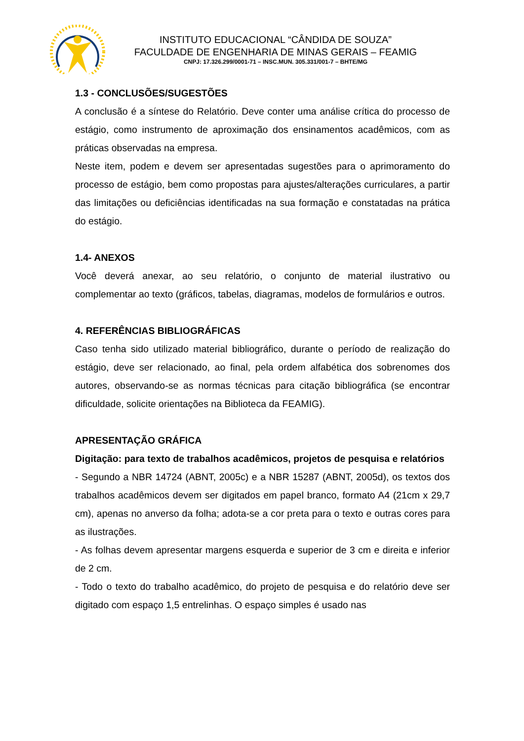INSTITUTO EDUCACIONAL “CÂNDIDA DE SOUZA”
FACULDADE DE ENGENHARIA DE MINAS GERAIS – FEAMIG
CNPJ: 17.326.299/0001-71 – INSC.MUN. 305.331/001-7 – BHTE/MG
1.3 - CONCLUSÕES/SUGESTÕES
A conclusão é a síntese do Relatório. Deve conter uma análise crítica do processo de estágio, como instrumento de aproximação dos ensinamentos acadêmicos, com as práticas observadas na empresa.
Neste item, podem e devem ser apresentadas sugestões para o aprimoramento do processo de estágio, bem como propostas para ajustes/alterações curriculares, a partir das limitações ou deficiências identificadas na sua formação e constatadas na prática do estágio.
1.4- ANEXOS
Você deverá anexar, ao seu relatório, o conjunto de material ilustrativo ou complementar ao texto (gráficos, tabelas, diagramas, modelos de formulários e outros.
4. REFERÊNCIAS BIBLIOGRÁFICAS
Caso tenha sido utilizado material bibliográfico, durante o período de realização do estágio, deve ser relacionado, ao final, pela ordem alfabética dos sobrenomes dos autores, observando-se as normas técnicas para citação bibliográfica (se encontrar dificuldade, solicite orientações na Biblioteca da FEAMIG).
APRESENTAÇÃO GRÁFICA
Digitação: para texto de trabalhos acadêmicos, projetos de pesquisa e relatórios
- Segundo a NBR 14724 (ABNT, 2005c) e a NBR 15287 (ABNT, 2005d), os textos dos trabalhos acadêmicos devem ser digitados em papel branco, formato A4 (21cm x 29,7 cm), apenas no anverso da folha; adota-se a cor preta para o texto e outras cores para as ilustrações.
- As folhas devem apresentar margens esquerda e superior de 3 cm e direita e inferior de 2 cm.
- Todo o texto do trabalho acadêmico, do projeto de pesquisa e do relatório deve ser digitado com espaço 1,5 entrelinhas. O espaço simples é usado nas